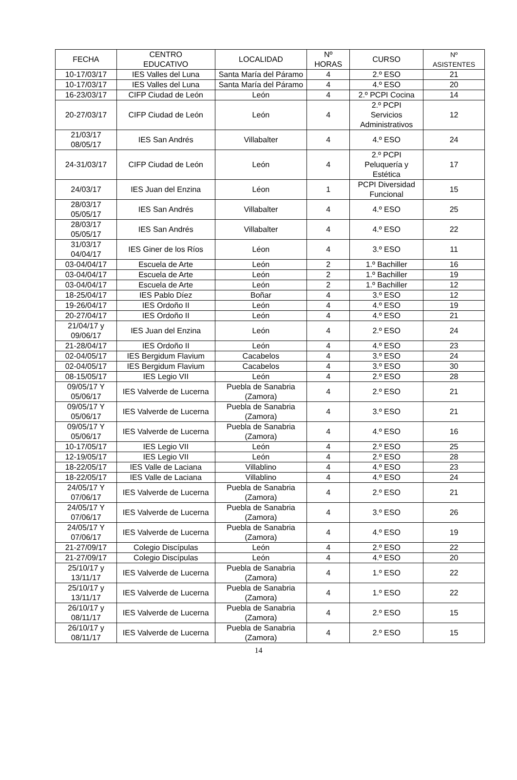| FECHA | CENTRO EDUCATIVO | LOCALIDAD | Nº HORAS | CURSO | Nº ASISTENTES |
| --- | --- | --- | --- | --- | --- |
| 10-17/03/17 | IES Valles del Luna | Santa María del Páramo | 4 | 2.º ESO | 21 |
| 10-17/03/17 | IES Valles del Luna | Santa María del Páramo | 4 | 4.º ESO | 20 |
| 16-23/03/17 | CIFP Ciudad de León | León | 4 | 2.º PCPI Cocina | 14 |
| 20-27/03/17 | CIFP Ciudad de León | León | 4 | 2.º PCPI Servicios Administrativos | 12 |
| 21/03/17 08/05/17 | IES San Andrés | Villabalter | 4 | 4.º ESO | 24 |
| 24-31/03/17 | CIFP Ciudad de León | León | 4 | 2.º PCPI Peluquería y Estética | 17 |
| 24/03/17 | IES Juan del Enzina | Léon | 1 | PCPI Diversidad Funcional | 15 |
| 28/03/17 05/05/17 | IES San Andrés | Villabalter | 4 | 4.º ESO | 25 |
| 28/03/17 05/05/17 | IES San Andrés | Villabalter | 4 | 4.º ESO | 22 |
| 31/03/17 04/04/17 | IES Giner de los Ríos | Léon | 4 | 3.º ESO | 11 |
| 03-04/04/17 | Escuela de Arte | León | 2 | 1.º Bachiller | 16 |
| 03-04/04/17 | Escuela de Arte | León | 2 | 1.º Bachiller | 19 |
| 03-04/04/17 | Escuela de Arte | León | 2 | 1.º Bachiller | 12 |
| 18-25/04/17 | IES Pablo Díez | Boñar | 4 | 3.º ESO | 12 |
| 19-26/04/17 | IES Ordoño II | León | 4 | 4.º ESO | 19 |
| 20-27/04/17 | IES Ordoño II | León | 4 | 4.º ESO | 21 |
| 21/04/17 y 09/06/17 | IES Juan del Enzina | León | 4 | 2.º ESO | 24 |
| 21-28/04/17 | IES Ordoño II | León | 4 | 4.º ESO | 23 |
| 02-04/05/17 | IES Bergidum Flavium | Cacabelos | 4 | 3.º ESO | 24 |
| 02-04/05/17 | IES Bergidum Flavium | Cacabelos | 4 | 3.º ESO | 30 |
| 08-15/05/17 | IES Legio VII | León | 4 | 2.º ESO | 28 |
| 09/05/17 Y 05/06/17 | IES Valverde de Lucerna | Puebla de Sanabria (Zamora) | 4 | 2.º ESO | 21 |
| 09/05/17 Y 05/06/17 | IES Valverde de Lucerna | Puebla de Sanabria (Zamora) | 4 | 3.º ESO | 21 |
| 09/05/17 Y 05/06/17 | IES Valverde de Lucerna | Puebla de Sanabria (Zamora) | 4 | 4.º ESO | 16 |
| 10-17/05/17 | IES Legio VII | León | 4 | 2.º ESO | 25 |
| 12-19/05/17 | IES Legio VII | León | 4 | 2.º ESO | 28 |
| 18-22/05/17 | IES Valle de Laciana | Villablino | 4 | 4.º ESO | 23 |
| 18-22/05/17 | IES Valle de Laciana | Villablino | 4 | 4.º ESO | 24 |
| 24/05/17 Y 07/06/17 | IES Valverde de Lucerna | Puebla de Sanabria (Zamora) | 4 | 2.º ESO | 21 |
| 24/05/17 Y 07/06/17 | IES Valverde de Lucerna | Puebla de Sanabria (Zamora) | 4 | 3.º ESO | 26 |
| 24/05/17 Y 07/06/17 | IES Valverde de Lucerna | Puebla de Sanabria (Zamora) | 4 | 4.º ESO | 19 |
| 21-27/09/17 | Colegio Discípulas | León | 4 | 2.º ESO | 22 |
| 21-27/09/17 | Colegio Discípulas | León | 4 | 4.º ESO | 20 |
| 25/10/17 y 13/11/17 | IES Valverde de Lucerna | Puebla de Sanabria (Zamora) | 4 | 1.º ESO | 22 |
| 25/10/17 y 13/11/17 | IES Valverde de Lucerna | Puebla de Sanabria (Zamora) | 4 | 1.º ESO | 22 |
| 26/10/17 y 08/11/17 | IES Valverde de Lucerna | Puebla de Sanabria (Zamora) | 4 | 2.º ESO | 15 |
| 26/10/17 y 08/11/17 | IES Valverde de Lucerna | Puebla de Sanabria (Zamora) | 4 | 2.º ESO | 15 |
14